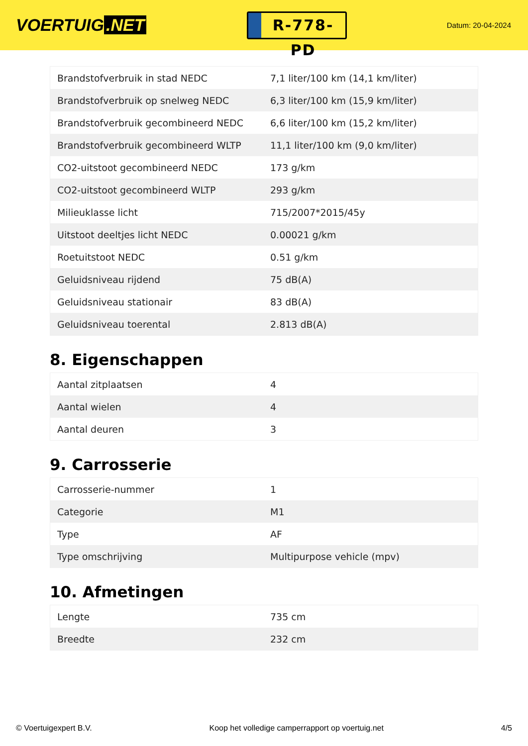VOERTUIG.NET
R-778-PD
Datum: 20-04-2024
| Brandstofverbruik in stad NEDC | 7,1 liter/100 km (14,1 km/liter) |
| Brandstofverbruik op snelweg NEDC | 6,3 liter/100 km (15,9 km/liter) |
| Brandstofverbruik gecombineerd NEDC | 6,6 liter/100 km (15,2 km/liter) |
| Brandstofverbruik gecombineerd WLTP | 11,1 liter/100 km (9,0 km/liter) |
| CO2-uitstoot gecombineerd NEDC | 173 g/km |
| CO2-uitstoot gecombineerd WLTP | 293 g/km |
| Milieuklasse licht | 715/2007*2015/45y |
| Uitstoot deeltjes licht NEDC | 0.00021 g/km |
| Roetuitstoot NEDC | 0.51 g/km |
| Geluidsniveau rijdend | 75 dB(A) |
| Geluidsniveau stationair | 83 dB(A) |
| Geluidsniveau toerental | 2.813 dB(A) |
8. Eigenschappen
| Aantal zitplaatsen | 4 |
| Aantal wielen | 4 |
| Aantal deuren | 3 |
9. Carrosserie
| Carrosserie-nummer | 1 |
| Categorie | M1 |
| Type | AF |
| Type omschrijving | Multipurpose vehicle (mpv) |
10. Afmetingen
| Lengte | 735 cm |
| Breedte | 232 cm |
© Voertuigexpert B.V. Koop het volledige camperrapport op voertuig.net 4/5